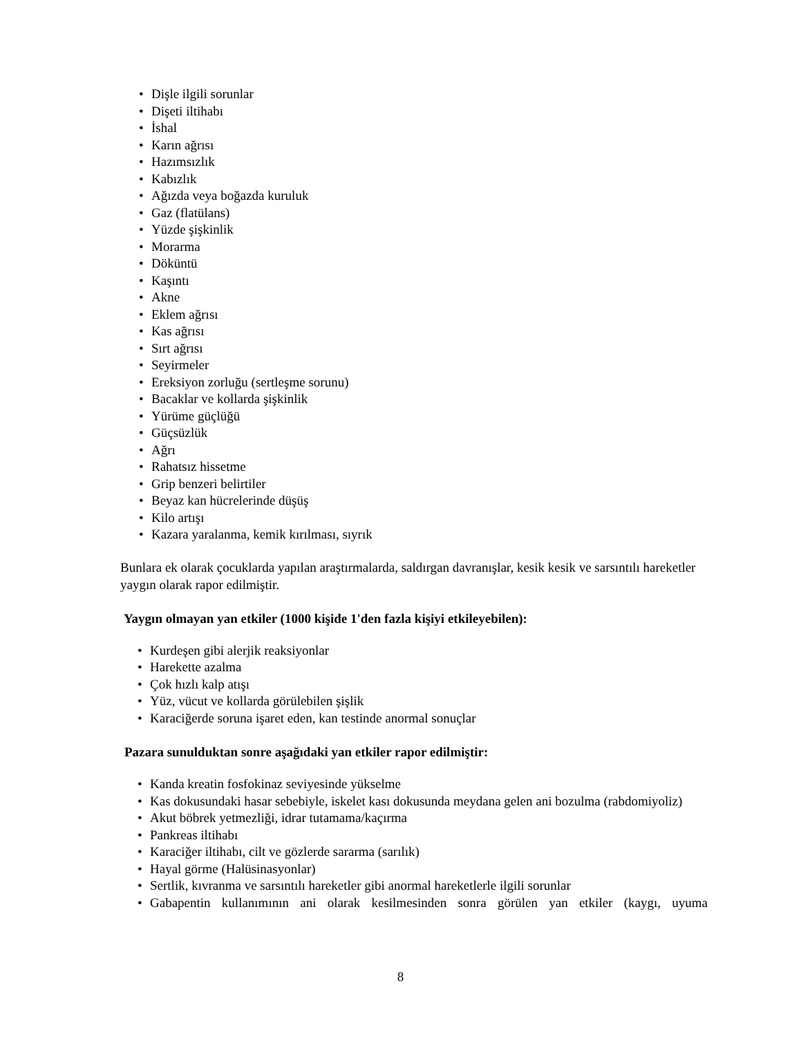• Dişle ilgili sorunlar
• Dişeti iltihabı
• İshal
• Karın ağrısı
• Hazımsızlık
• Kabızlık
• Ağızda veya boğazda kuruluk
• Gaz (flatülans)
• Yüzde şişkinlik
• Morarma
• Döküntü
• Kaşıntı
• Akne
• Eklem ağrısı
• Kas ağrısı
• Sırt ağrısı
• Seyirmeler
• Ereksiyon zorluğu (sertleşme sorunu)
• Bacaklar ve kollarda şişkinlik
• Yürüme güçlüğü
• Güçsüzlük
• Ağrı
• Rahatsız hissetme
• Grip benzeri belirtiler
• Beyaz kan hücrelerinde düşüş
• Kilo artışı
• Kazara yaralanma, kemik kırılması, sıyrık
Bunlara ek olarak çocuklarda yapılan araştırmalarda, saldırgan davranışlar, kesik kesik ve sarsıntılı hareketler yaygın olarak rapor edilmiştir.
Yaygın olmayan yan etkiler (1000 kişide 1'den fazla kişiyi etkileyebilen):
• Kurdeşen gibi alerjik reaksiyonlar
• Harekette azalma
• Çok hızlı kalp atışı
• Yüz, vücut ve kollarda görülebilen şişlik
• Karaciğerde soruna işaret eden, kan testinde anormal sonuçlar
Pazara sunulduktan sonre aşağıdaki yan etkiler rapor edilmiştir:
• Kanda kreatin fosfokinaz seviyesinde yükselme
• Kas dokusundaki hasar sebebiyle, iskelet kası dokusunda meydana gelen ani bozulma (rabdomiyoliz)
• Akut böbrek yetmezliği, idrar tutamama/kaçırma
• Pankreas iltihabı
• Karaciğer iltihabı, cilt ve gözlerde sararma (sarılık)
• Hayal görme (Halüsinasyonlar)
• Sertlik, kıvranma ve sarsıntılı hareketler gibi anormal hareketlerle ilgili sorunlar
• Gabapentin kullanımının ani olarak kesilmesinden sonra görülen yan etkiler (kaygı, uyuma
8